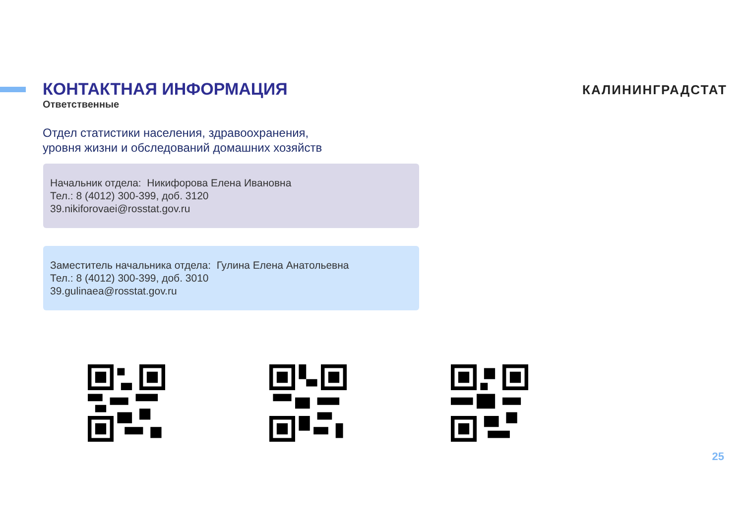КОНТАКТНАЯ ИНФОРМАЦИЯ
Ответственные
КАЛИНИНГРАДСТАТ
Отдел статистики населения, здравоохранения,
уровня жизни и обследований домашних хозяйств
Начальник отдела: Никифорова Елена Ивановна
Тел.: 8 (4012) 300-399, доб. 3120
39.nikiforovaei@rosstat.gov.ru
Заместитель начальника отдела: Гулина Елена Анатольевна
Тел.: 8 (4012) 300-399, доб. 3010
39.gulinaea@rosstat.gov.ru
25